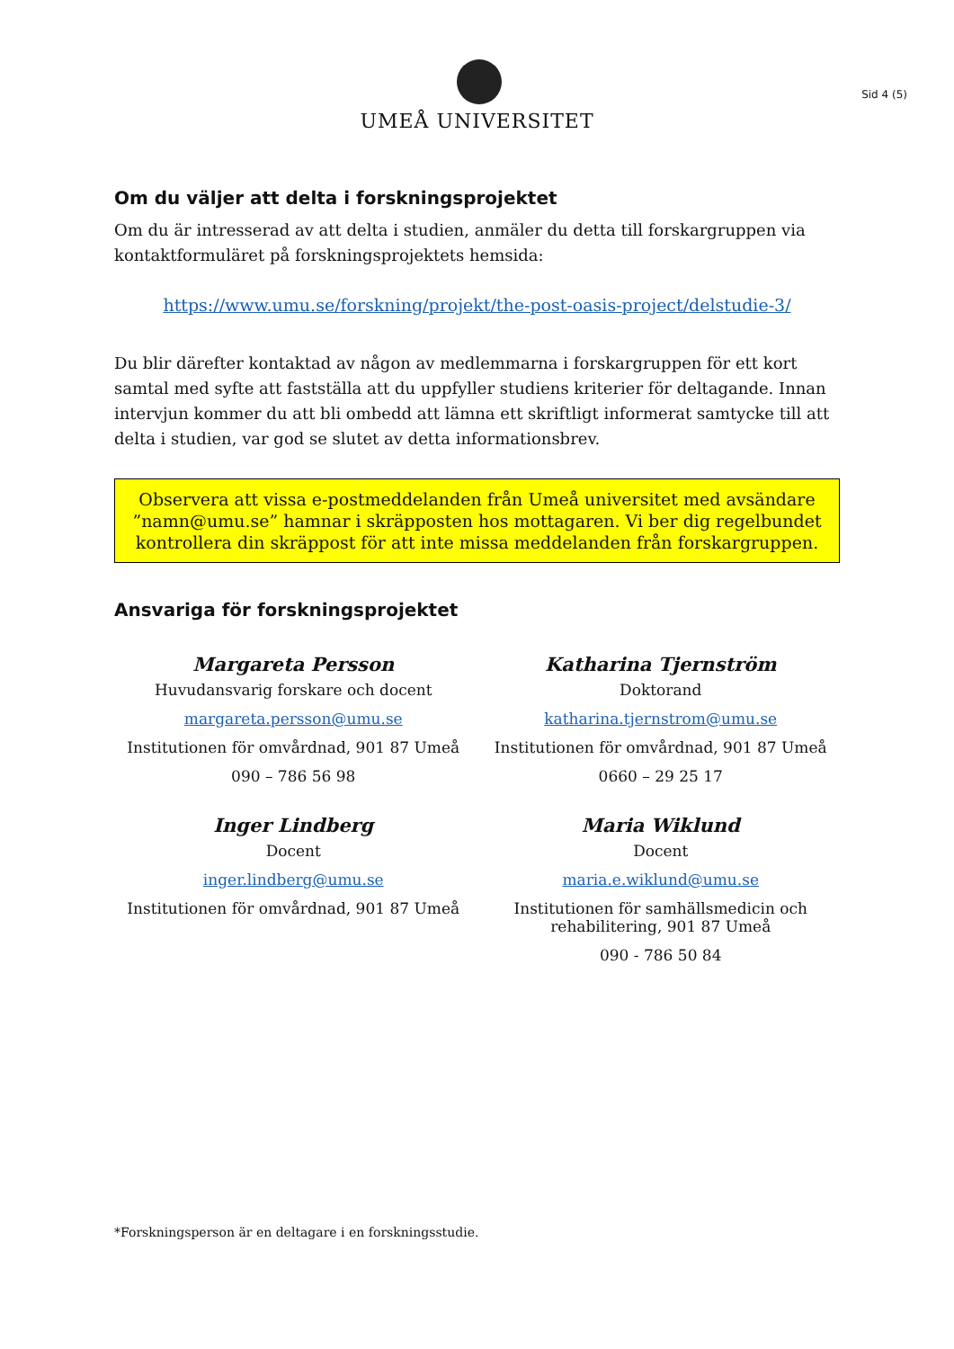UMEÅ UNIVERSITET
Sid 4 (5)
Om du väljer att delta i forskningsprojektet
Om du är intresserad av att delta i studien, anmäler du detta till forskargruppen via kontaktformuläret på forskningsprojektets hemsida:
https://www.umu.se/forskning/projekt/the-post-oasis-project/delstudie-3/
Du blir därefter kontaktad av någon av medlemmarna i forskargruppen för ett kort samtal med syfte att fastställa att du uppfyller studiens kriterier för deltagande. Innan intervjun kommer du att bli ombedd att lämna ett skriftligt informerat samtycke till att delta i studien, var god se slutet av detta informationsbrev.
Observera att vissa e-postmeddelanden från Umeå universitet med avsändare ”namn@umu.se” hamnar i skräpposten hos mottagaren. Vi ber dig regelbundet kontrollera din skräppost för att inte missa meddelanden från forskargruppen.
Ansvariga för forskningsprojektet
Margareta Persson
Huvudansvarig forskare och docent
margareta.persson@umu.se
Institutionen för omvårdnad, 901 87 Umeå
090 – 786 56 98
Katharina Tjernström
Doktorand
katharina.tjernstrom@umu.se
Institutionen för omvårdnad, 901 87 Umeå
0660 – 29 25 17
Inger Lindberg
Docent
inger.lindberg@umu.se
Institutionen för omvårdnad, 901 87 Umeå
Maria Wiklund
Docent
maria.e.wiklund@umu.se
Institutionen för samhällsmedicin och rehabilitering, 901 87 Umeå
090 - 786 50 84
*Forskningsperson är en deltagare i en forskningsstudie.